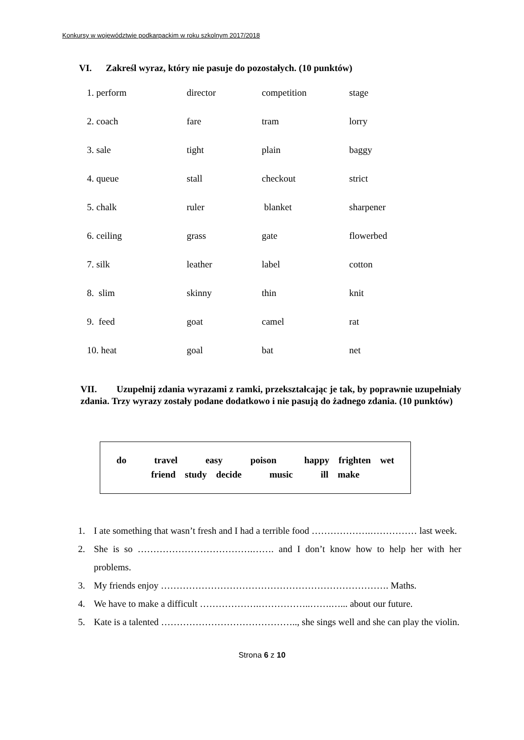Konkursy w województwie podkarpackim w roku szkolnym 2017/2018
VI. Zakreśl wyraz, który nie pasuje do pozostałych. (10 punktów)
| 1. perform | director | competition | stage |
| 2. coach | fare | tram | lorry |
| 3. sale | tight | plain | baggy |
| 4. queue | stall | checkout | strict |
| 5. chalk | ruler | blanket | sharpener |
| 6. ceiling | grass | gate | flowerbed |
| 7. silk | leather | label | cotton |
| 8. slim | skinny | thin | knit |
| 9. feed | goat | camel | rat |
| 10. heat | goal | bat | net |
VII. Uzupełnij zdania wyrazami z ramki, przekształcając je tak, by poprawnie uzupełniały zdania. Trzy wyrazy zostały podane dodatkowo i nie pasują do żadnego zdania. (10 punktów)
do travel easy poison happy frighten wet
friend study decide music ill make
1. I ate something that wasn’t fresh and I had a terrible food ……………….…………… last week.
2. She is so ……………………………….……. and I don’t know how to help her with her problems.
3. My friends enjoy ………………………………………………………………. Maths.
4. We have to make a difficult ……………….……………..…….…... about our future.
5. Kate is a talented …………………………………….., she sings well and she can play the violin.
Strona 6 z 10